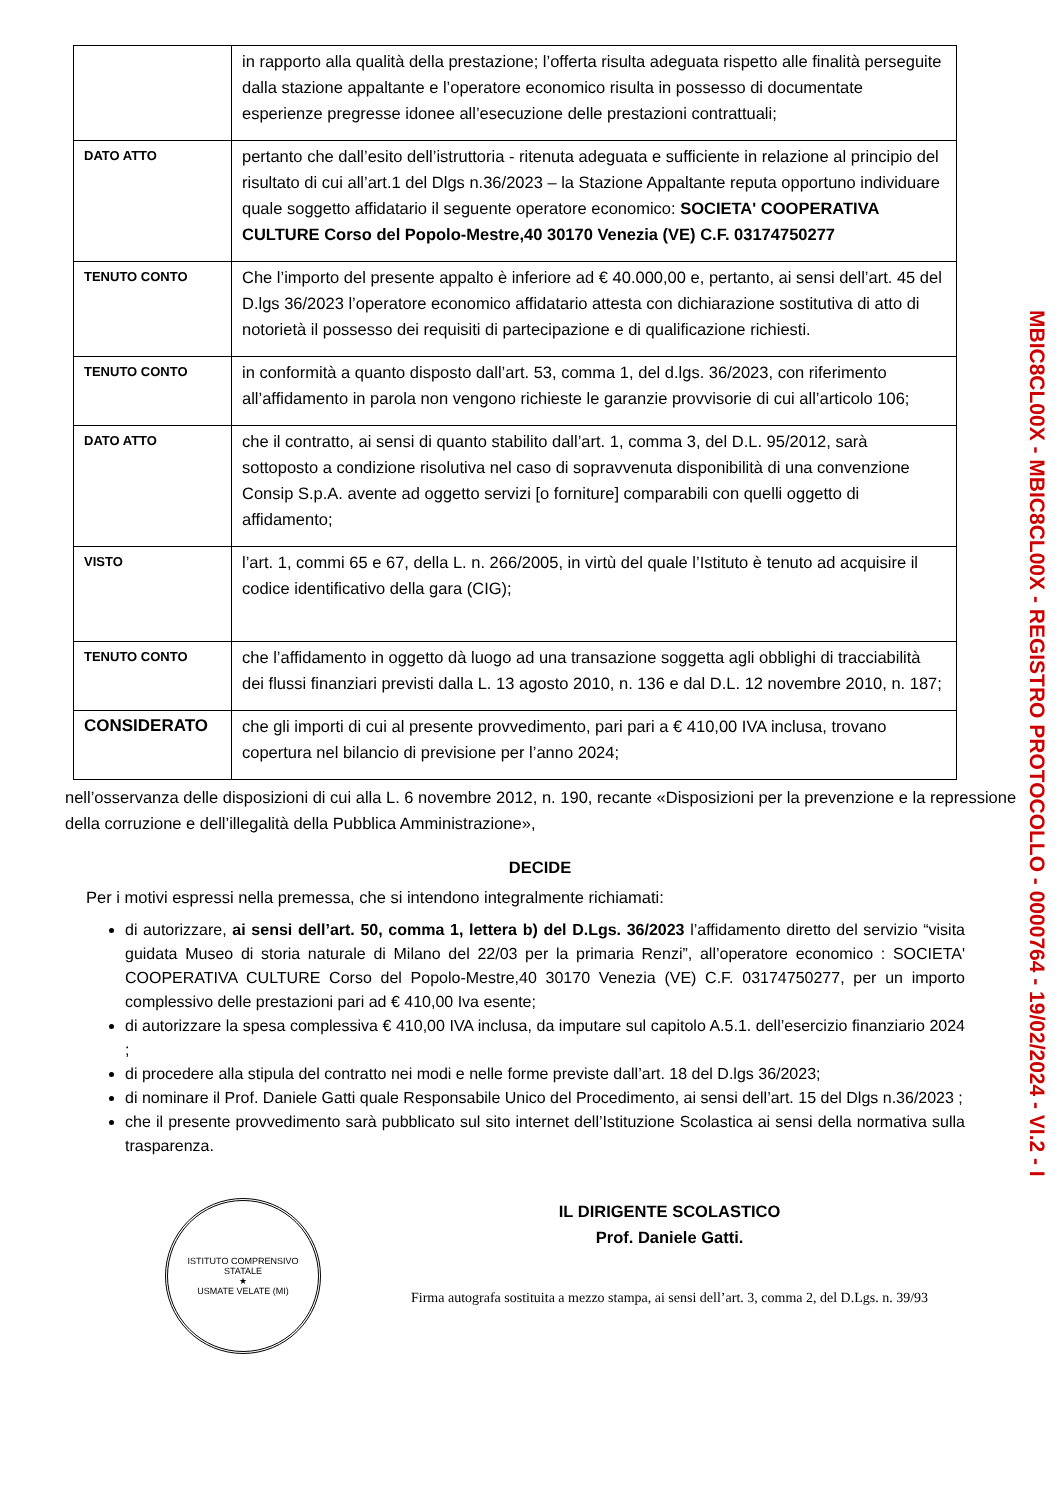| | in rapporto alla qualità della prestazione; l’offerta risulta adeguata rispetto alle finalità perseguite dalla stazione appaltante e l’operatore economico risulta in possesso di documentate esperienze pregresse idonee all’esecuzione delle prestazioni contrattuali; |
| DATO ATTO | pertanto che dall’esito dell’istruttoria - ritenuta adeguata e sufficiente in relazione al principio del risultato di cui all’art.1 del Dlgs n.36/2023 – la Stazione Appaltante reputa opportuno individuare quale soggetto affidatario il seguente operatore economico: SOCIETA' COOPERATIVA CULTURE Corso del Popolo-Mestre,40 30170 Venezia (VE) C.F. 03174750277 |
| TENUTO CONTO | Che l’importo del presente appalto è inferiore ad € 40.000,00 e, pertanto, ai sensi dell’art. 45 del D.lgs 36/2023 l’operatore economico affidatario attesta con dichiarazione sostitutiva di atto di notorietà il possesso dei requisiti di partecipazione e di qualificazione richiesti. |
| TENUTO CONTO | in conformità a quanto disposto dall’art. 53, comma 1, del d.lgs. 36/2023, con riferimento all’affidamento in parola non vengono richieste le garanzie provvisorie di cui all’articolo 106; |
| DATO ATTO | che il contratto, ai sensi di quanto stabilito dall’art. 1, comma 3, del D.L. 95/2012, sarà sottoposto a condizione risolutiva nel caso di sopravvenuta disponibilità di una convenzione Consip S.p.A. avente ad oggetto servizi [o forniture] comparabili con quelli oggetto di affidamento; |
| VISTO | l’art. 1, commi 65 e 67, della L. n. 266/2005, in virtù del quale l’Istituto è tenuto ad acquisire il codice identificativo della gara (CIG); |
| TENUTO CONTO | che l’affidamento in oggetto dà luogo ad una transazione soggetta agli obblighi di tracciabilità dei flussi finanziari previsti dalla L. 13 agosto 2010, n. 136 e dal D.L. 12 novembre 2010, n. 187; |
| CONSIDERATO | che gli importi di cui al presente provvedimento, pari pari a € 410,00 IVA inclusa, trovano copertura nel bilancio di previsione per l’anno 2024; |
nell’osservanza delle disposizioni di cui alla L. 6 novembre 2012, n. 190, recante «Disposizioni per la prevenzione e la repressione della corruzione e dell’illegalità della Pubblica Amministrazione»,
DECIDE
Per i motivi espressi nella premessa, che si intendono integralmente richiamati:
di autorizzare, ai sensi dell’art. 50, comma 1, lettera b) del D.Lgs. 36/2023 l’affidamento diretto del servizio “visita guidata Museo di storia naturale di Milano del 22/03 per la primaria Renzi”, all’operatore economico : SOCIETA' COOPERATIVA CULTURE Corso del Popolo-Mestre,40 30170 Venezia (VE) C.F. 03174750277, per un importo complessivo delle prestazioni pari ad € 410,00 Iva esente;
di autorizzare la spesa complessiva € 410,00 IVA inclusa, da imputare sul capitolo A.5.1. dell’esercizio finanziario 2024 ;
di procedere alla stipula del contratto nei modi e nelle forme previste dall’art. 18 del D.lgs 36/2023;
di nominare il Prof. Daniele Gatti quale Responsabile Unico del Procedimento, ai sensi dell’art. 15 del Dlgs n.36/2023 ;
che il presente provvedimento sarà pubblicato sul sito internet dell’Istituzione Scolastica ai sensi della normativa sulla trasparenza.
ISTITUTO COMPRENSIVO STATALE
★
USMATE VELATE (MI)
IL DIRIGENTE SCOLASTICO
Prof. Daniele Gatti.
Firma autografa sostituita a mezzo stampa, ai sensi dell’art. 3, comma 2, del D.Lgs. n. 39/93
MBIC8CL00X - MBIC8CL00X - REGISTRO PROTOCOLLO - 0000764 - 19/02/2024 - VI.2 - I